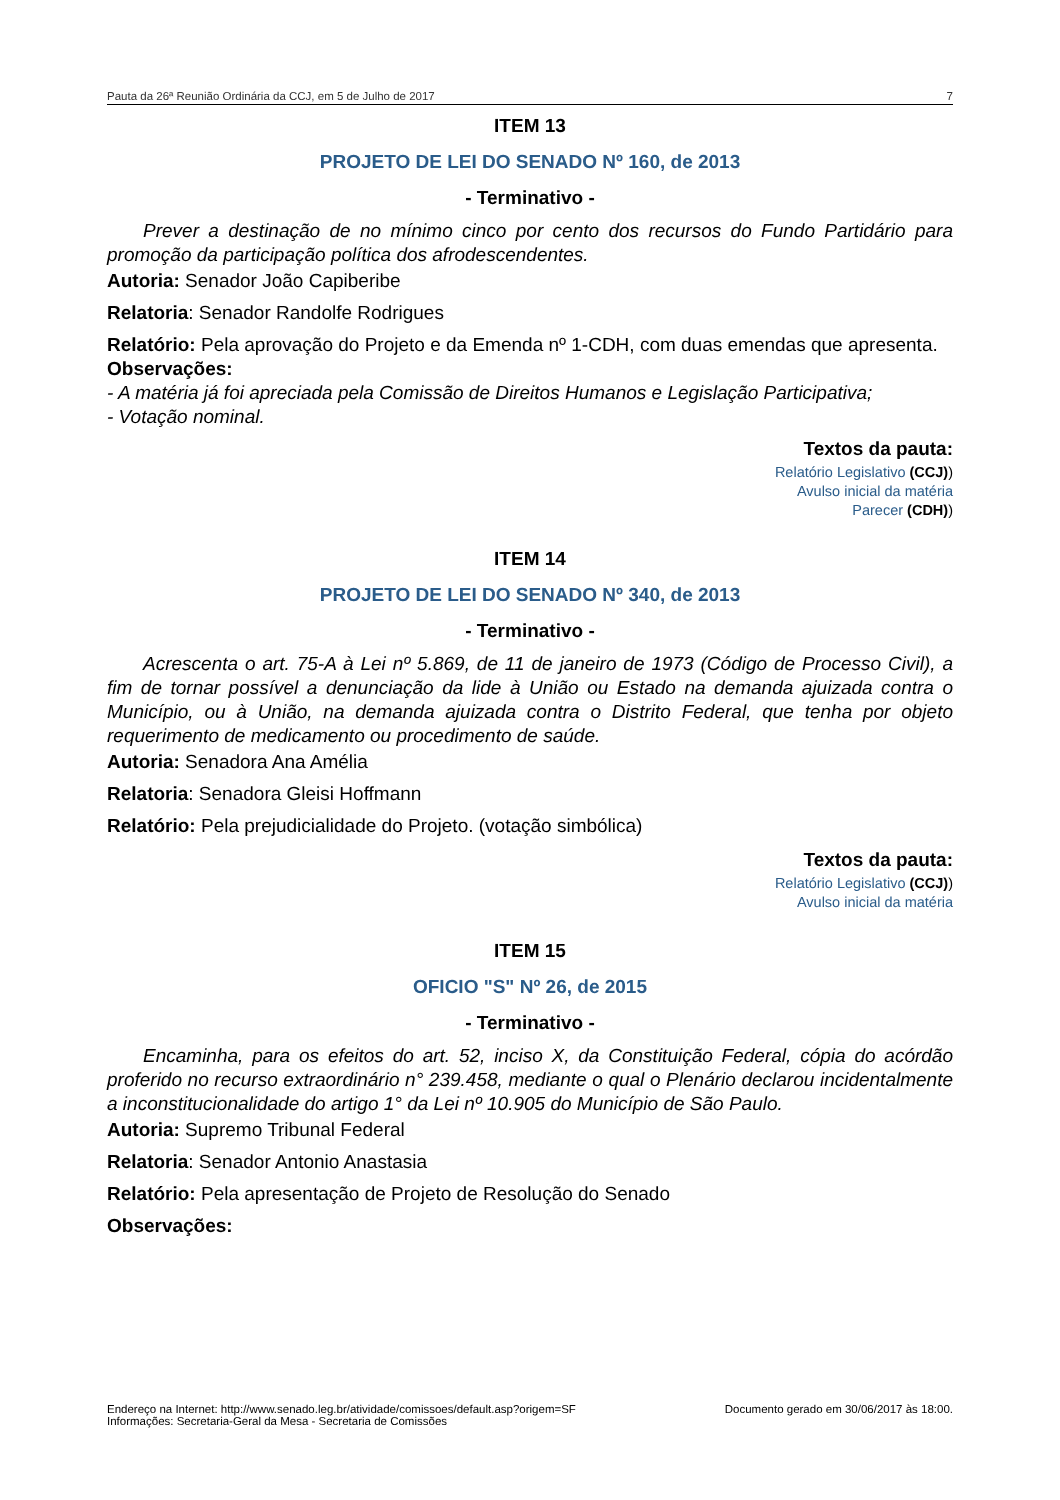Pauta da 26ª Reunião Ordinária da CCJ, em 5 de Julho de 2017 7
ITEM 13
PROJETO DE LEI DO SENADO Nº 160, de 2013
- Terminativo -
Prever a destinação de no mínimo cinco por cento dos recursos do Fundo Partidário para promoção da participação política dos afrodescendentes.
Autoria: Senador João Capiberibe
Relatoria: Senador Randolfe Rodrigues
Relatório: Pela aprovação do Projeto e da Emenda nº 1-CDH, com duas emendas que apresenta.
Observações:
- A matéria já foi apreciada pela Comissão de Direitos Humanos e Legislação Participativa;
- Votação nominal.
Textos da pauta:
Relatório Legislativo (CCJ))
Avulso inicial da matéria
Parecer (CDH))
ITEM 14
PROJETO DE LEI DO SENADO Nº 340, de 2013
- Terminativo -
Acrescenta o art. 75-A à Lei nº 5.869, de 11 de janeiro de 1973 (Código de Processo Civil), a fim de tornar possível a denunciação da lide à União ou Estado na demanda ajuizada contra o Município, ou à União, na demanda ajuizada contra o Distrito Federal, que tenha por objeto requerimento de medicamento ou procedimento de saúde.
Autoria: Senadora Ana Amélia
Relatoria: Senadora Gleisi Hoffmann
Relatório: Pela prejudicialidade do Projeto. (votação simbólica)
Textos da pauta:
Relatório Legislativo (CCJ))
Avulso inicial da matéria
ITEM 15
OFICIO "S" Nº 26, de 2015
- Terminativo -
Encaminha, para os efeitos do art. 52, inciso X, da Constituição Federal, cópia do acórdão proferido no recurso extraordinário n° 239.458, mediante o qual o Plenário declarou incidentalmente a inconstitucionalidade do artigo 1° da Lei nº 10.905 do Município de São Paulo.
Autoria: Supremo Tribunal Federal
Relatoria: Senador Antonio Anastasia
Relatório: Pela apresentação de Projeto de Resolução do Senado
Observações:
Endereço na Internet: http://www.senado.leg.br/atividade/comissoes/default.asp?origem=SF
Informações: Secretaria-Geral da Mesa - Secretaria de Comissões Documento gerado em 30/06/2017 às 18:00.